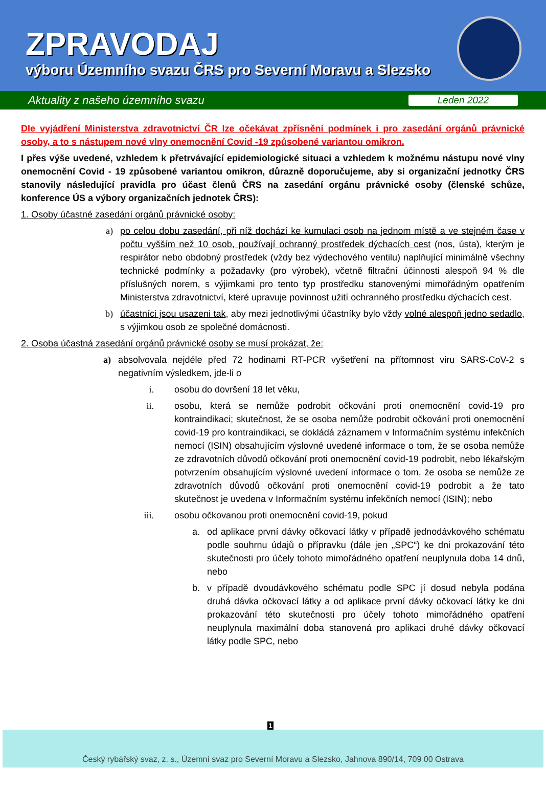ZPRAVODAJ
výboru Územního svazu ČRS pro Severní Moravu a Slezsko
Aktuality z našeho územního svazu Leden 2022
Dle vyjádření Ministerstva zdravotnictví ČR lze očekávat zpřísnění podmínek i pro zasedání orgánů právnické osoby, a to s nástupem nové vlny onemocnění Covid -19 způsobené variantou omikron.
I přes výše uvedené, vzhledem k přetrvávající epidemiologické situaci a vzhledem k možnému nástupu nové vlny onemocnění Covid - 19 způsobené variantou omikron, důrazně doporučujeme, aby si organizační jednotky ČRS stanovily následující pravidla pro účast členů ČRS na zasedání orgánu právnické osoby (členské schůze, konference ÚS a výbory organizačních jednotek ČRS):
1. Osoby účastné zasedání orgánů právnické osoby:
a) po celou dobu zasedání, při níž dochází ke kumulaci osob na jednom místě a ve stejném čase v počtu vyšším než 10 osob, používají ochranný prostředek dýchacích cest (nos, ústa), kterým je respirátor nebo obdobný prostředek (vždy bez výdechového ventilu) naplňující minimálně všechny technické podmínky a požadavky (pro výrobek), včetně filtrační účinnosti alespoň 94 % dle příslušných norem, s výjimkami pro tento typ prostředku stanovenými mimořádným opatřením Ministerstva zdravotnictví, které upravuje povinnost užití ochranného prostředku dýchacích cest.
b) účastníci jsou usazeni tak, aby mezi jednotlivými účastníky bylo vždy volné alespoň jedno sedadlo, s výjimkou osob ze společné domácnosti.
2. Osoba účastná zasedání orgánů právnické osoby se musí prokázat, že:
a) absolvovala nejdéle před 72 hodinami RT-PCR vyšetření na přítomnost viru SARS-CoV-2 s negativním výsledkem, jde-li o
i. osobu do dovršení 18 let věku,
ii. osobu, která se nemůže podrobit očkování proti onemocnění covid-19 pro kontraindikaci; skutečnost, že se osoba nemůže podrobit očkování proti onemocnění covid-19 pro kontraindikaci, se dokládá záznamem v Informačním systému infekčních nemocí (ISIN) obsahujícím výslovné uvedené informace o tom, že se osoba nemůže ze zdravotních důvodů očkování proti onemocnění covid-19 podrobit, nebo lékařským potvrzením obsahujícím výslovné uvedení informace o tom, že osoba se nemůže ze zdravotních důvodů očkování proti onemocnění covid-19 podrobit a že tato skutečnost je uvedena v Informačním systému infekčních nemocí (ISIN); nebo
iii. osobu očkovanou proti onemocnění covid-19, pokud
a. od aplikace první dávky očkovací látky v případě jednodávkového schématu podle souhrnu údajů o přípravku (dále jen „SPC“) ke dni prokazování této skutečnosti pro účely tohoto mimořádného opatření neuplynula doba 14 dnů, nebo
b. v případě dvoudávkového schématu podle SPC jí dosud nebyla podána druhá dávka očkovací látky a od aplikace první dávky očkovací látky ke dni prokazování této skutečnosti pro účely tohoto mimořádného opatření neuplynula maximální doba stanovená pro aplikaci druhé dávky očkovací látky podle SPC, nebo
1
Český rybářský svaz, z. s., Územní svaz pro Severní Moravu a Slezsko, Jahnova 890/14, 709 00 Ostrava